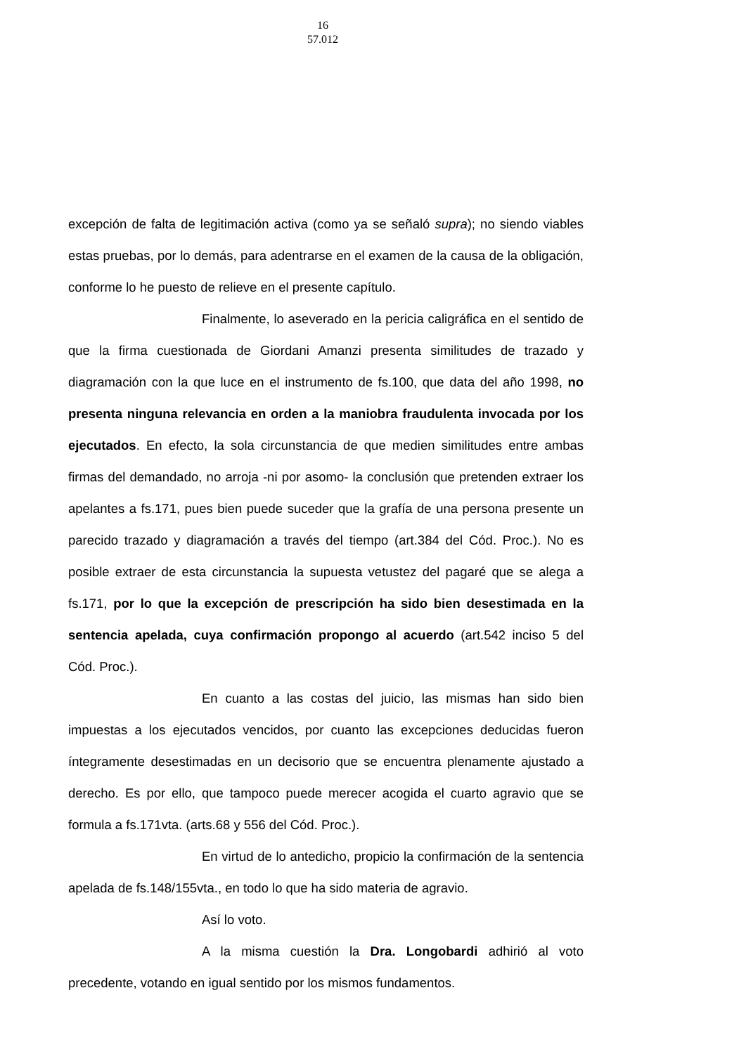16
57.012
excepción de falta de legitimación activa (como ya se señaló supra); no siendo viables estas pruebas, por lo demás, para adentrarse en el examen de la causa de la obligación, conforme lo he puesto de relieve en el presente capítulo.
Finalmente, lo aseverado en la pericia caligráfica en el sentido de que la firma cuestionada de Giordani Amanzi presenta similitudes de trazado y diagramación con la que luce en el instrumento de fs.100, que data del año 1998, no presenta ninguna relevancia en orden a la maniobra fraudulenta invocada por los ejecutados. En efecto, la sola circunstancia de que medien similitudes entre ambas firmas del demandado, no arroja -ni por asomo- la conclusión que pretenden extraer los apelantes a fs.171, pues bien puede suceder que la grafía de una persona presente un parecido trazado y diagramación a través del tiempo (art.384 del Cód. Proc.). No es posible extraer de esta circunstancia la supuesta vetustez del pagaré que se alega a fs.171, por lo que la excepción de prescripción ha sido bien desestimada en la sentencia apelada, cuya confirmación propongo al acuerdo (art.542 inciso 5 del Cód. Proc.).
En cuanto a las costas del juicio, las mismas han sido bien impuestas a los ejecutados vencidos, por cuanto las excepciones deducidas fueron íntegramente desestimadas en un decisorio que se encuentra plenamente ajustado a derecho. Es por ello, que tampoco puede merecer acogida el cuarto agravio que se formula a fs.171vta. (arts.68 y 556 del Cód. Proc.).
En virtud de lo antedicho, propicio la confirmación de la sentencia apelada de fs.148/155vta., en todo lo que ha sido materia de agravio.
Así lo voto.
A la misma cuestión la Dra. Longobardi adhirió al voto precedente, votando en igual sentido por los mismos fundamentos.